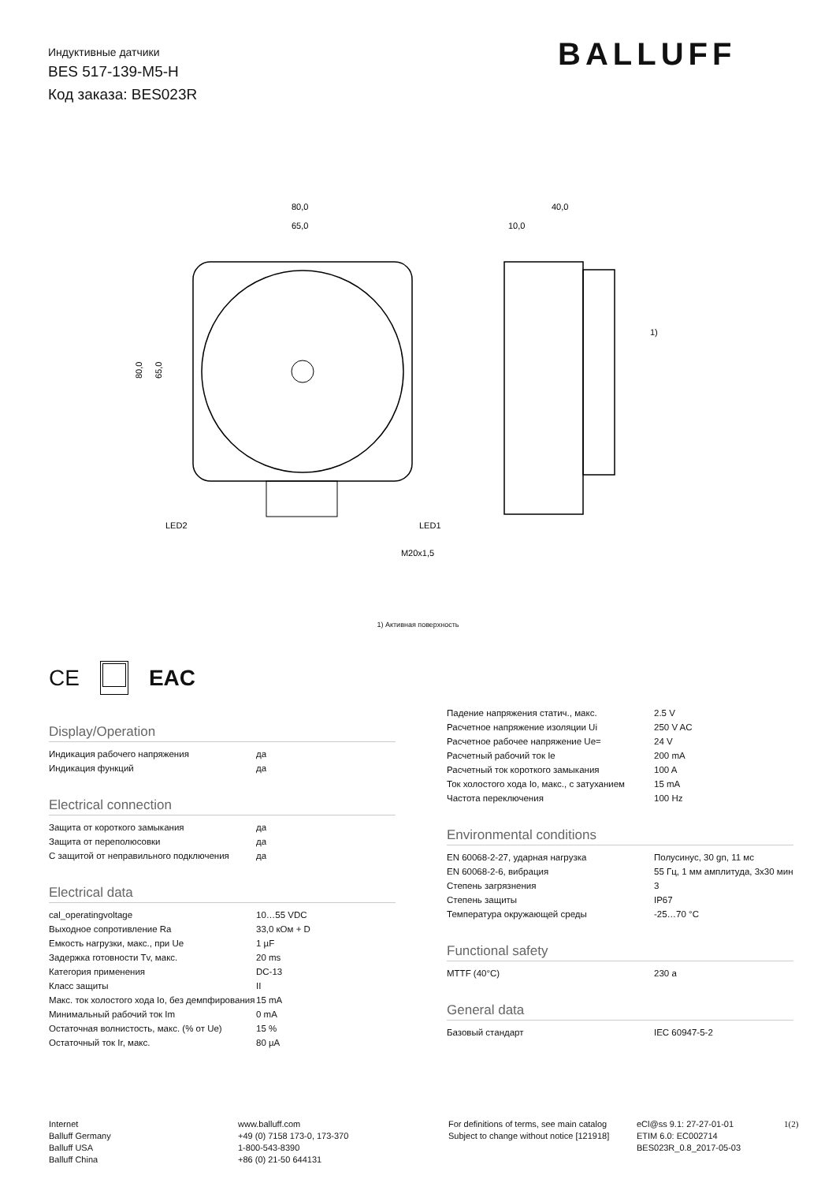Индуктивные датчики
BES 517-139-M5-H
Код заказа: BES023R
BALLUFF
80,0
65,0
M20x1,5
LED2
LED1
80,0
65,0
40,0
10,0
1)
1) Активная поверхность
CE EAC
Display/Operation
| Индикация рабочего напряжения | да |
| Индикация функций | да |
Electrical connection
| Защита от короткого замыкания | да |
| Защита от переполюсовки | да |
| С защитой от неправильного подключения | да |
Electrical data
| cal_operatingvoltage | 10…55 VDC |
| Выходное сопротивление Ra | 33,0 кОм + D |
| Емкость нагрузки, макс., при Ue | 1 µF |
| Задержка готовности Tv, макс. | 20 ms |
| Категория применения | DC-13 |
| Класс защиты | II |
| Макс. ток холостого хода Io, без демпфирования | 15 mA |
| Минимальный рабочий ток Im | 0 mA |
| Остаточная волнистость, макс. (% от Ue) | 15 % |
| Остаточный ток Ir, макс. | 80 µA |
| Падение напряжения статич., макс. | 2.5 V |
| Расчетное напряжение изоляции Ui | 250 V AC |
| Расчетное рабочее напряжение Ue= | 24 V |
| Расчетный рабочий ток Ie | 200 mA |
| Расчетный ток короткого замыкания | 100 A |
| Ток холостого хода Io, макс., с затуханием | 15 mA |
| Частота переключения | 100 Hz |
Environmental conditions
| EN 60068-2-27, ударная нагрузка | Полусинус, 30 gn, 11 мс |
| EN 60068-2-6, вибрация | 55 Гц, 1 мм амплитуда, 3x30 мин |
| Степень загрязнения | 3 |
| Степень защиты | IP67 |
| Температура окружающей среды | -25…70 °C |
Functional safety
| MTTF (40°C) | 230 a |
General data
| Базовый стандарт | IEC 60947-5-2 |
Internet
Balluff Germany
Balluff USA
Balluff China
www.balluff.com
+49 (0) 7158 173-0, 173-370
1-800-543-8390
+86 (0) 21-50 644131
For definitions of terms, see main catalog
Subject to change without notice [121918]
eCl@ss 9.1: 27-27-01-01
ETIM 6.0: EC002714
BES023R_0.8_2017-05-03
1(2)